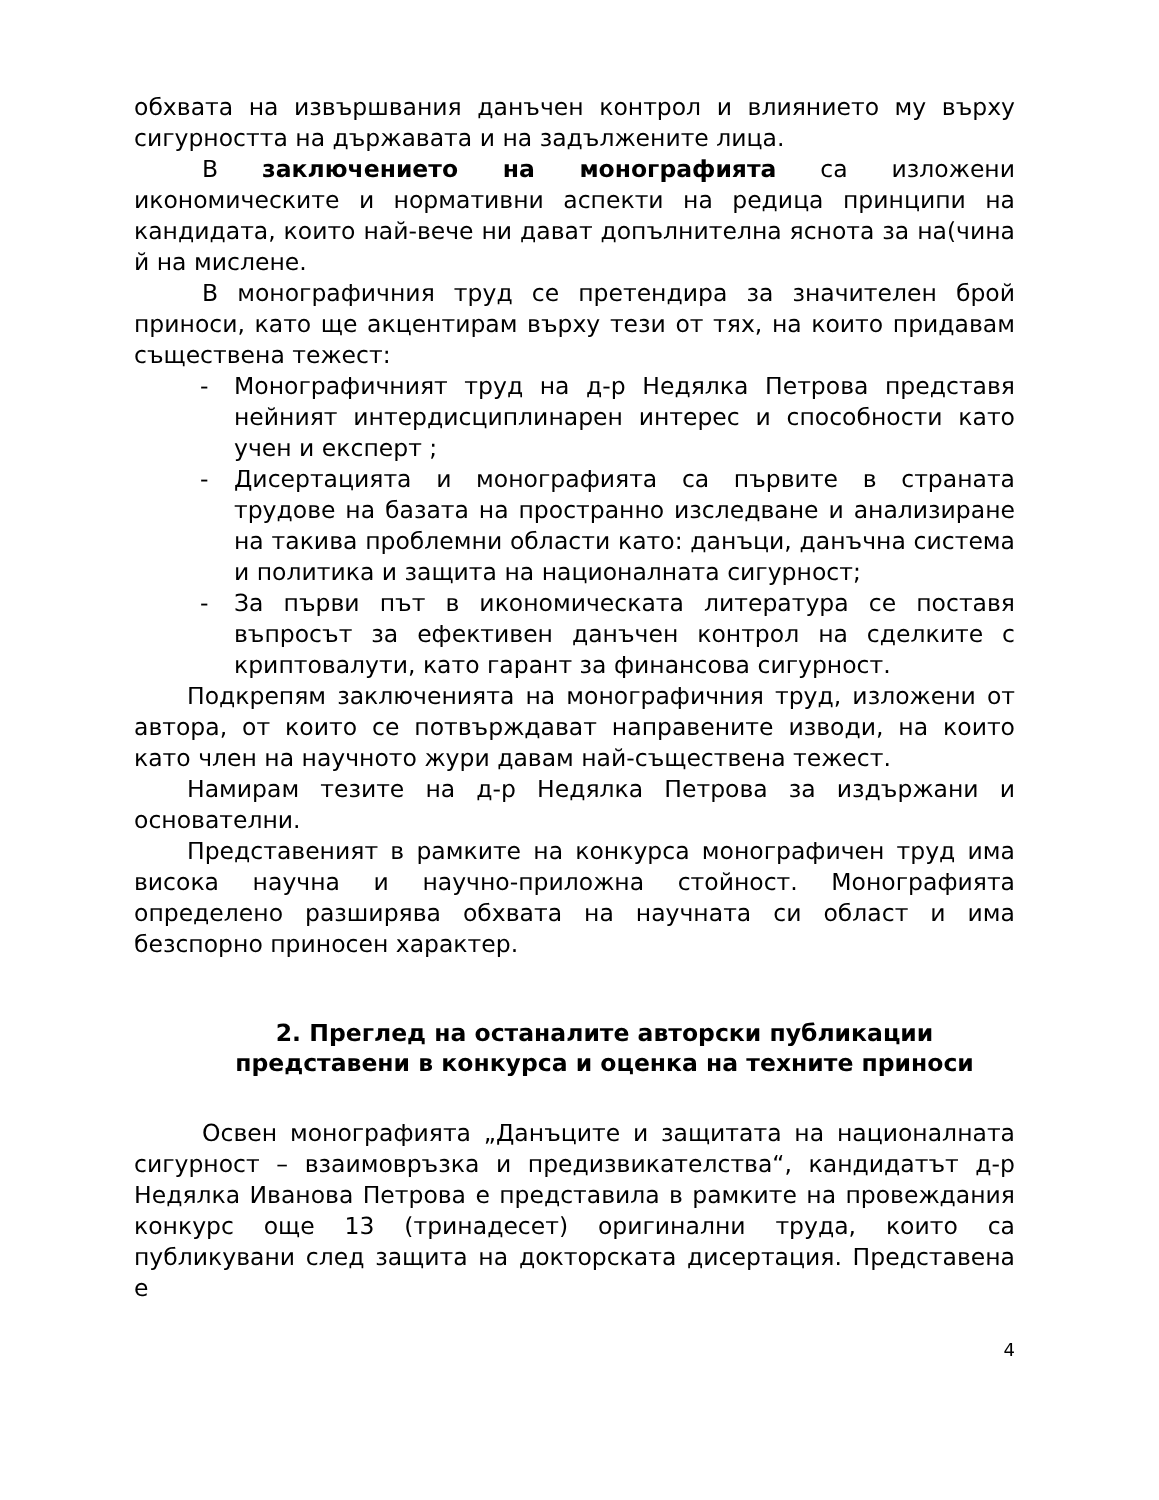обхвата на извършвания данъчен контрол и влиянието му върху сигурността на държавата и на задължените лица.
В заключението на монографията са изложени икономическите и нормативни аспекти на редица принципи на кандидата, които най-вече ни дават допълнителна яснота за на(чина й на мислене.
В монографичния труд се претендира за значителен брой приноси, като ще акцентирам върху тези от тях, на които придавам съществена тежест:
- Монографичният труд на д-р Недялка Петрова представя нейният интердисциплинарен интерес и способности като учен и експерт ;
- Дисертацията и монографията са първите в страната трудове на базата на пространно изследване и анализиране на такива проблемни области като: данъци, данъчна система и политика и защита на националната сигурност;
- За първи път в икономическата литература се поставя въпросът за ефективен данъчен контрол на сделките с криптовалути, като гарант за финансова сигурност.
Подкрепям заключенията на монографичния труд, изложени от автора, от които се потвърждават направените изводи, на които като член на научното жури давам най-съществена тежест.
Намирам тезите на д-р Недялка Петрова за издържани и основателни.
Представеният в рамките на конкурса монографичен труд има висока научна и научно-приложна стойност. Монографията определено разширява обхвата на научната си област и има безспорно приносен характер.
2. Преглед на останалите авторски публикации представени в конкурса и оценка на техните приноси
Освен монографията „Данъците и защитата на националната сигурност – взаимовръзка и предизвикателства“, кандидатът д-р Недялка Иванова Петрова е представила в рамките на провеждания конкурс още 13 (тринадесет) оригинални труда, които са публикувани след защита на докторската дисертация. Представена е
4